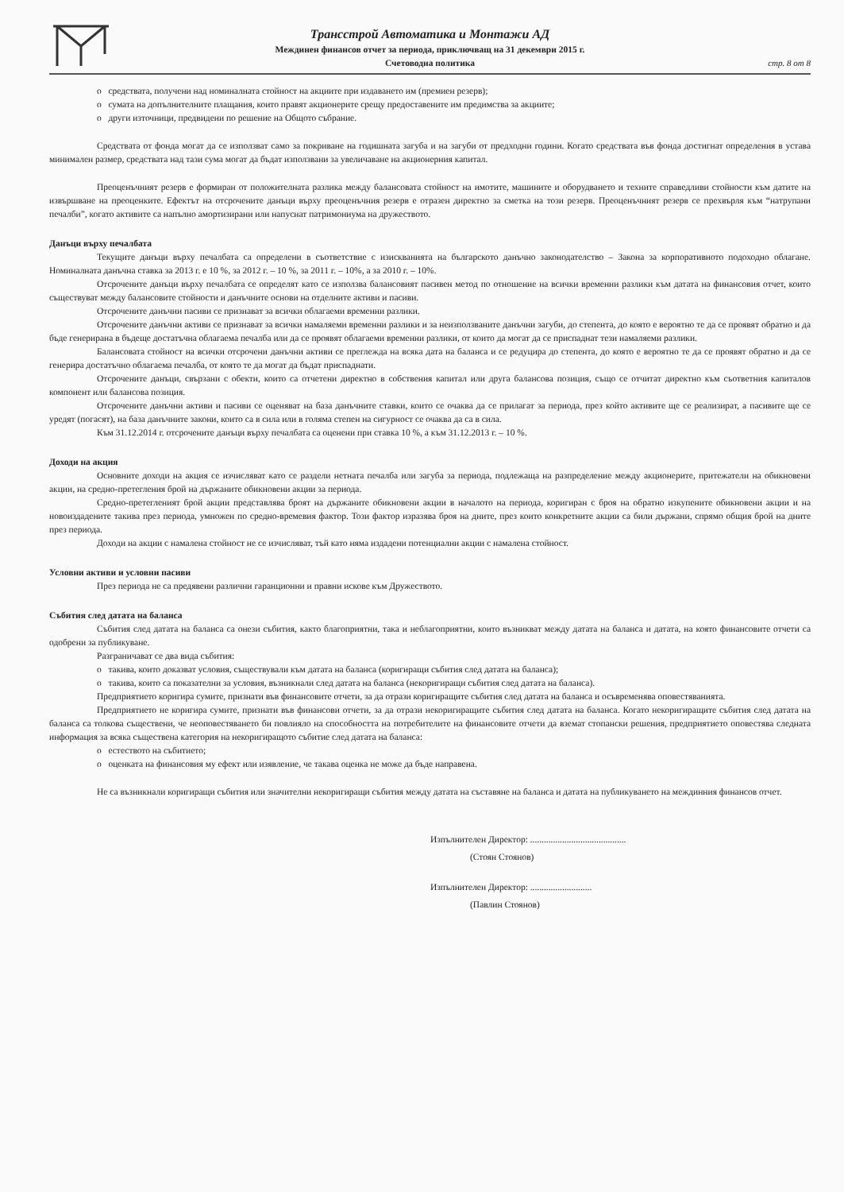Трансстрой Автоматика и Монтажи АД
Междинен финансов отчет за периода, приключващ на 31 декември 2015 г.
Счетоводна политика
стр. 8 от 8
o средствата, получени над номиналната стойност на акциите при издаването им (премиен резерв);
o сумата на допълнителните плащания, които правят акционерите срещу предоставените им предимства за акциите;
o други източници, предвидени по решение на Общото събрание.
Средствата от фонда могат да се използват само за покриване на годишната загуба и на загуби от предходни години. Когато средствата във фонда достигнат определения в устава минимален размер, средствата над тази сума могат да бъдат използвани за увеличаване на акционерния капитал.
Преоценъчният резерв е формиран от положителната разлика между балансовата стойност на имотите, машините и оборудването и техните справедливи стойности към датите на извършване на преоценките. Ефектът на отсрочените данъци върху преоценъчния резерв е отразен директно за сметка на този резерв. Преоценъчният резерв се прехвърля към “натрупани печалби”, когато активите са напълно амортизирани или напуснат патримониума на дружеството.
Данъци върху печалбата
Текущите данъци върху печалбата са определени в съответствие с изискванията на българското данъчно законодателство – Закона за корпоративното подоходно облагане. Номиналната данъчна ставка за 2013 г. е 10 %, за 2012 г. – 10 %, за 2011 г. – 10%, а за 2010 г. – 10%.
Отсрочените данъци върху печалбата се определят като се използва балансовият пасивен метод по отношение на всички временни разлики към датата на финансовия отчет, които съществуват между балансовите стойности и данъчните основи на отделните активи и пасиви.
Отсрочените данъчни пасиви се признават за всички облагаеми временни разлики.
Отсрочените данъчни активи се признават за всички намаляеми временни разлики и за неизползваните данъчни загуби, до степента, до която е вероятно те да се проявят обратно и да бъде генерирана в бъдеще достатъчна облагаема печалба или да се проявят облагаеми временни разлики, от които да могат да се приспаднат тези намаляеми разлики.
Балансовата стойност на всички отсрочени данъчни активи се преглежда на всяка дата на баланса и се редуцира до степента, до която е вероятно те да се проявят обратно и да се генерира достатъчно облагаема печалба, от която те да могат да бъдат приспаднати.
Отсрочените данъци, свързани с обекти, които са отчетени директно в собствения капитал или друга балансова позиция, също се отчитат директно към съответния капиталов компонент или балансова позиция.
Отсрочените данъчни активи и пасиви се оценяват на база данъчните ставки, които се очаква да се прилагат за периода, през който активите ще се реализират, а пасивите ще се уредят (погасят), на база данъчните закони, които са в сила или в голяма степен на сигурност се очаква да са в сила.
Към 31.12.2014 г. отсрочените данъци върху печалбата са оценени при ставка 10 %, а към 31.12.2013 г. – 10 %.
Доходи на акция
Основните доходи на акция се изчисляват като се раздели нетната печалба или загуба за периода, подлежаща на разпределение между акционерите, притежатели на обикновени акции, на средно-претегления брой на държаните обикновени акции за периода.
Средно-претегленият брой акции представлява броят на държаните обикновени акции в началото на периода, коригиран с броя на обратно изкупените обикновени акции и на новоиздадените такива през периода, умножен по средно-времевия фактор. Този фактор изразява броя на дните, през които конкретните акции са били държани, спрямо общия брой на дните през периода.
Доходи на акции с намалена стойност не се изчисляват, тъй като няма издадени потенциални акции с намалена стойност.
Условни активи и условни пасиви
През периода не са предявени различни гаранционни и правни искове към Дружеството.
Събития след датата на баланса
Събития след датата на баланса са онези събития, както благоприятни, така и неблагоприятни, които възникват между датата на баланса и датата, на която финансовите отчети са одобрени за публикуване.
Разграничават се два вида събития:
o такива, които доказват условия, съществували към датата на баланса (коригиращи събития след датата на баланса);
o такива, които са показателни за условия, възникнали след датата на баланса (некоригиращи събития след датата на баланса).
Предприятието коригира сумите, признати във финансовите отчети, за да отрази коригиращите събития след датата на баланса и осъвременява оповестяванията.
Предприятието не коригира сумите, признати във финансови отчети, за да отрази некоригиращите събития след датата на баланса. Когато некоригиращите събития след датата на баланса са толкова съществени, че неоповестяването би повлияло на способността на потребителите на финансовите отчети да вземат стопански решения, предприятието оповестява следната информация за всяка съществена категория на некоригиращото събитие след датата на баланса:
o естеството на събитието;
o оценката на финансовия му ефект или изявление, че такава оценка не може да бъде направена.
Не са възникнали коригиращи събития или значителни некоригиращи събития между датата на съставяне на баланса и датата на публикуването на междинния финансов отчет.
Изпълнителен Директор: ..........................................
(Стоян Стоянов)
Изпълнителен Директор: ...........................
(Павлин Стоянов)